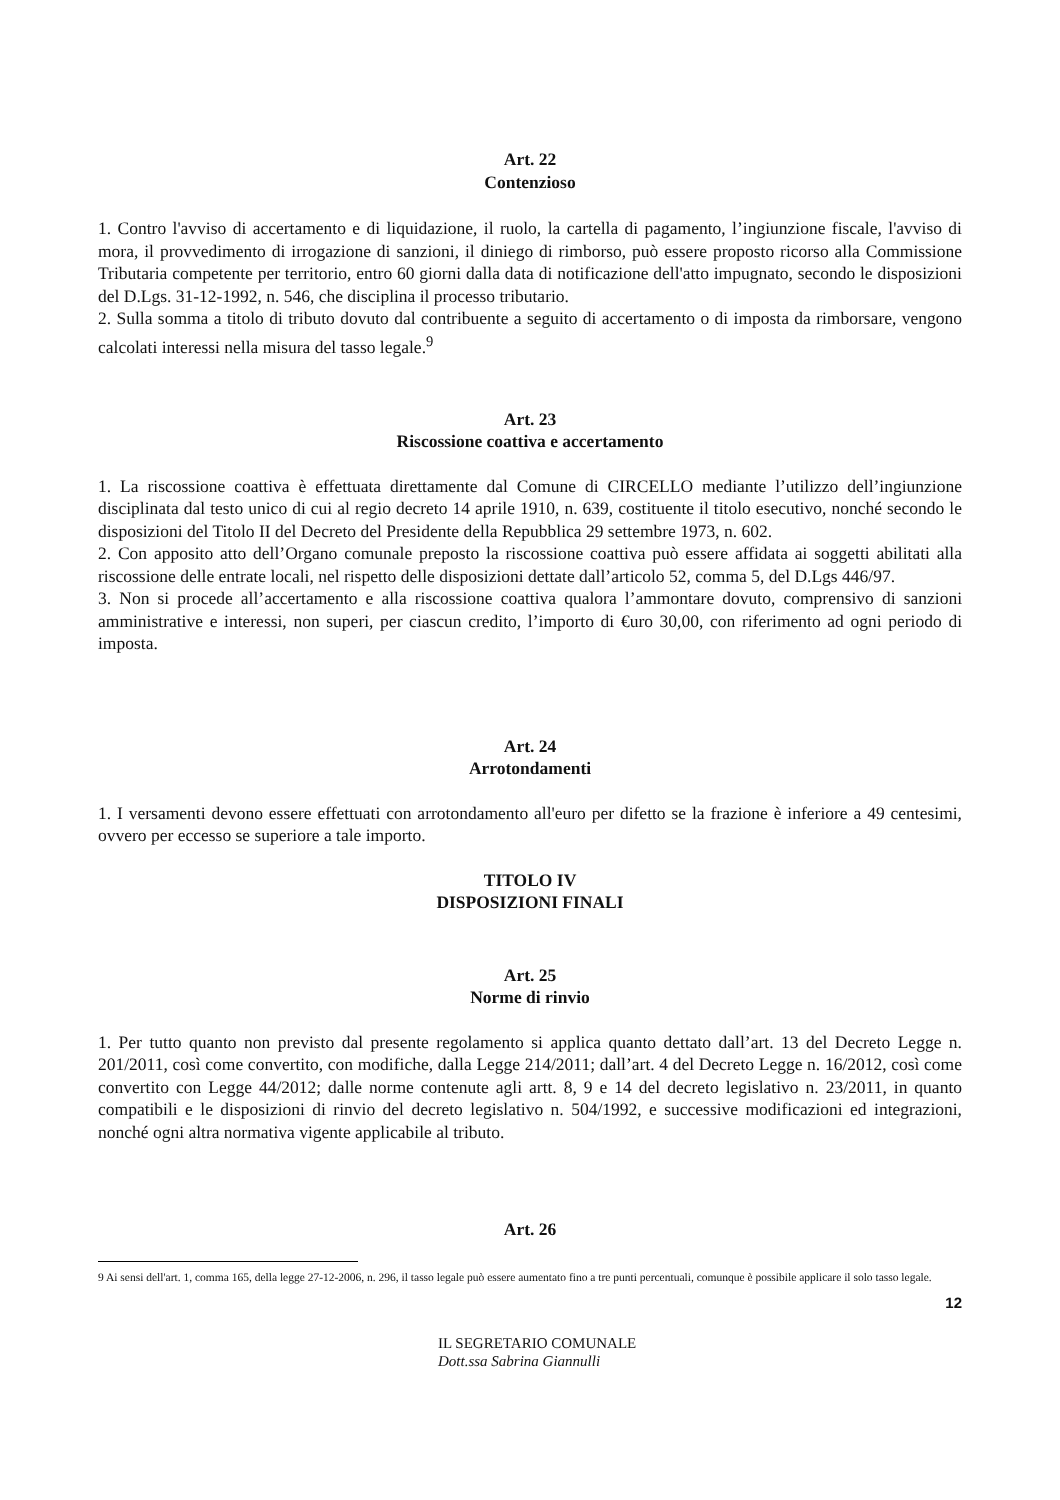Art. 22
Contenzioso
1. Contro l'avviso di accertamento e di liquidazione, il ruolo, la cartella di pagamento, l’ingiunzione fiscale, l'avviso di mora, il provvedimento di irrogazione di sanzioni, il diniego di rimborso, può essere proposto ricorso alla Commissione Tributaria competente per territorio, entro 60 giorni dalla data di notificazione dell'atto impugnato, secondo le disposizioni del D.Lgs. 31-12-1992, n. 546, che disciplina il processo tributario.
2. Sulla somma a titolo di tributo dovuto dal contribuente a seguito di accertamento o di imposta da rimborsare, vengono calcolati interessi nella misura del tasso legale.<sup>9</sup>
Art. 23
Riscossione coattiva e accertamento
1. La riscossione coattiva è effettuata direttamente dal Comune di CIRCELLO mediante l’utilizzo dell’ingiunzione disciplinata dal testo unico di cui al regio decreto 14 aprile 1910, n. 639, costituente il titolo esecutivo, nonché secondo le disposizioni del Titolo II del Decreto del Presidente della Repubblica 29 settembre 1973, n. 602.
2. Con apposito atto dell’Organo comunale preposto la riscossione coattiva può essere affidata ai soggetti abilitati alla riscossione delle entrate locali, nel rispetto delle disposizioni dettate dall’articolo 52, comma 5, del D.Lgs 446/97.
3. Non si procede all’accertamento e alla riscossione coattiva qualora l’ammontare dovuto, comprensivo di sanzioni amministrative e interessi, non superi, per ciascun credito, l’importo di €uro 30,00, con riferimento ad ogni periodo di imposta.
Art. 24
Arrotondamenti
1. I versamenti devono essere effettuati con arrotondamento all'euro per difetto se la frazione è inferiore a 49 centesimi, ovvero per eccesso se superiore a tale importo.
TITOLO IV
DISPOSIZIONI FINALI
Art. 25
Norme di rinvio
1. Per tutto quanto non previsto dal presente regolamento si applica quanto dettato dall’art. 13 del Decreto Legge n. 201/2011, così come convertito, con modifiche, dalla Legge 214/2011; dall’art. 4 del Decreto Legge n. 16/2012, così come convertito con Legge 44/2012; dalle norme contenute agli artt. 8, 9 e 14 del decreto legislativo n. 23/2011, in quanto compatibili e le disposizioni di rinvio del decreto legislativo n. 504/1992, e successive modificazioni ed integrazioni, nonché ogni altra normativa vigente applicabile al tributo.
Art. 26
9 Ai sensi dell'art. 1, comma 165, della legge 27-12-2006, n. 296, il tasso legale può essere aumentato fino a tre punti percentuali, comunque è possibile applicare il solo tasso legale.
12
IL SEGRETARIO COMUNALE
Dott.ssa Sabrina Giannulli